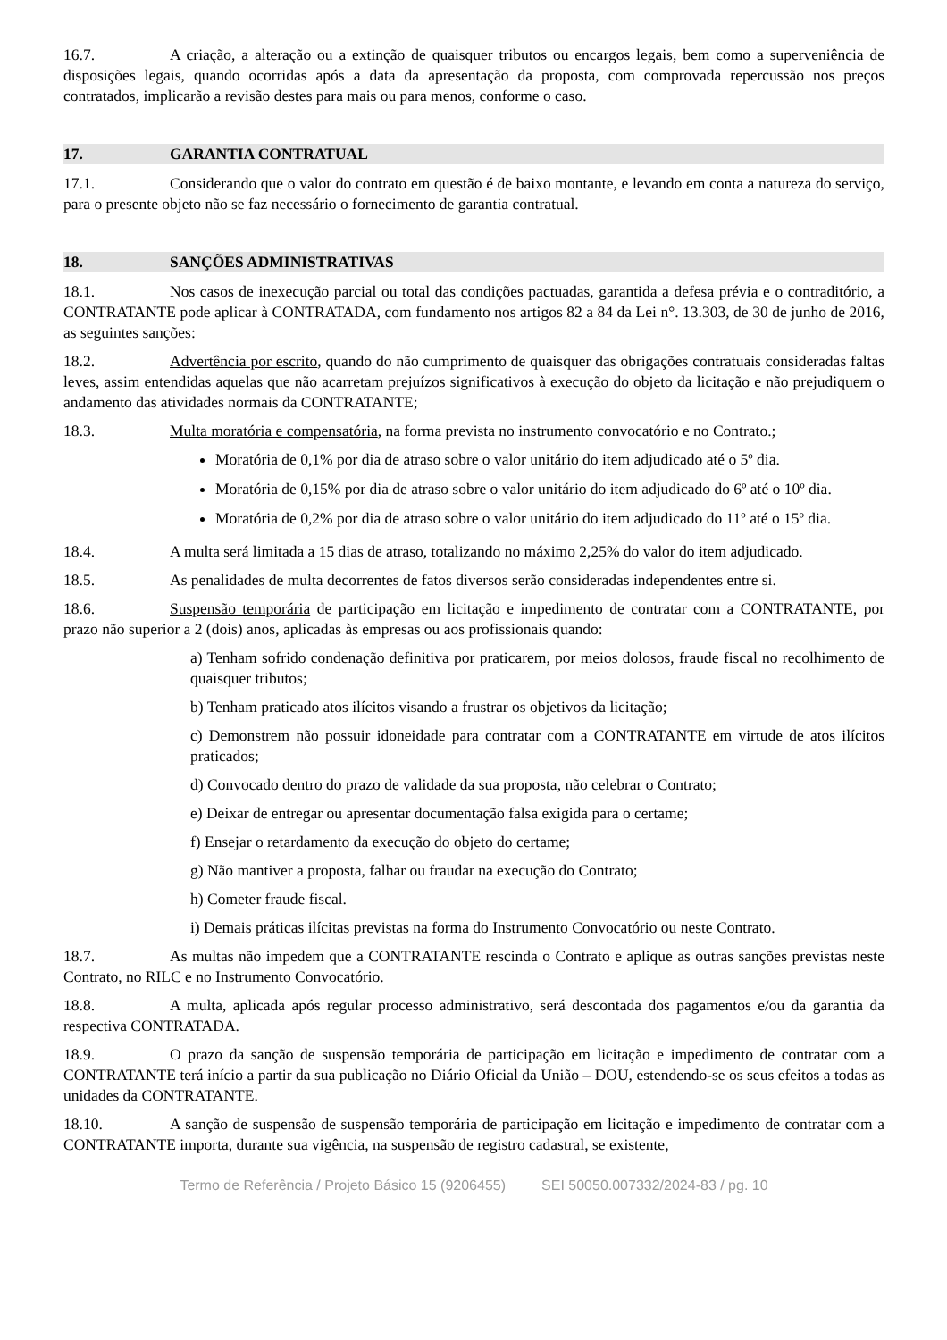16.7. A criação, a alteração ou a extinção de quaisquer tributos ou encargos legais, bem como a superveniência de disposições legais, quando ocorridas após a data da apresentação da proposta, com comprovada repercussão nos preços contratados, implicarão a revisão destes para mais ou para menos, conforme o caso.
17. GARANTIA CONTRATUAL
17.1. Considerando que o valor do contrato em questão é de baixo montante, e levando em conta a natureza do serviço, para o presente objeto não se faz necessário o fornecimento de garantia contratual.
18. SANÇÕES ADMINISTRATIVAS
18.1. Nos casos de inexecução parcial ou total das condições pactuadas, garantida a defesa prévia e o contraditório, a CONTRATANTE pode aplicar à CONTRATADA, com fundamento nos artigos 82 a 84 da Lei n°. 13.303, de 30 de junho de 2016, as seguintes sanções:
18.2. Advertência por escrito, quando do não cumprimento de quaisquer das obrigações contratuais consideradas faltas leves, assim entendidas aquelas que não acarretam prejuízos significativos à execução do objeto da licitação e não prejudiquem o andamento das atividades normais da CONTRATANTE;
18.3. Multa moratória e compensatória, na forma prevista no instrumento convocatório e no Contrato.;
Moratória de 0,1% por dia de atraso sobre o valor unitário do item adjudicado até o 5º dia.
Moratória de 0,15% por dia de atraso sobre o valor unitário do item adjudicado do 6º até o 10º dia.
Moratória de 0,2% por dia de atraso sobre o valor unitário do item adjudicado do 11º até o 15º dia.
18.4. A multa será limitada a 15 dias de atraso, totalizando no máximo 2,25% do valor do item adjudicado.
18.5. As penalidades de multa decorrentes de fatos diversos serão consideradas independentes entre si.
18.6. Suspensão temporária de participação em licitação e impedimento de contratar com a CONTRATANTE, por prazo não superior a 2 (dois) anos, aplicadas às empresas ou aos profissionais quando:
a) Tenham sofrido condenação definitiva por praticarem, por meios dolosos, fraude fiscal no recolhimento de quaisquer tributos;
b) Tenham praticado atos ilícitos visando a frustrar os objetivos da licitação;
c) Demonstrem não possuir idoneidade para contratar com a CONTRATANTE em virtude de atos ilícitos praticados;
d) Convocado dentro do prazo de validade da sua proposta, não celebrar o Contrato;
e) Deixar de entregar ou apresentar documentação falsa exigida para o certame;
f) Ensejar o retardamento da execução do objeto do certame;
g) Não mantiver a proposta, falhar ou fraudar na execução do Contrato;
h) Cometer fraude fiscal.
i) Demais práticas ilícitas previstas na forma do Instrumento Convocatório ou neste Contrato.
18.7. As multas não impedem que a CONTRATANTE rescinda o Contrato e aplique as outras sanções previstas neste Contrato, no RILC e no Instrumento Convocatório.
18.8. A multa, aplicada após regular processo administrativo, será descontada dos pagamentos e/ou da garantia da respectiva CONTRATADA.
18.9. O prazo da sanção de suspensão temporária de participação em licitação e impedimento de contratar com a CONTRATANTE terá início a partir da sua publicação no Diário Oficial da União – DOU, estendendo-se os seus efeitos a todas as unidades da CONTRATANTE.
18.10. A sanção de suspensão de suspensão temporária de participação em licitação e impedimento de contratar com a CONTRATANTE importa, durante sua vigência, na suspensão de registro cadastral, se existente,
Termo de Referência / Projeto Básico 15 (9206455) SEI 50050.007332/2024-83 / pg. 10